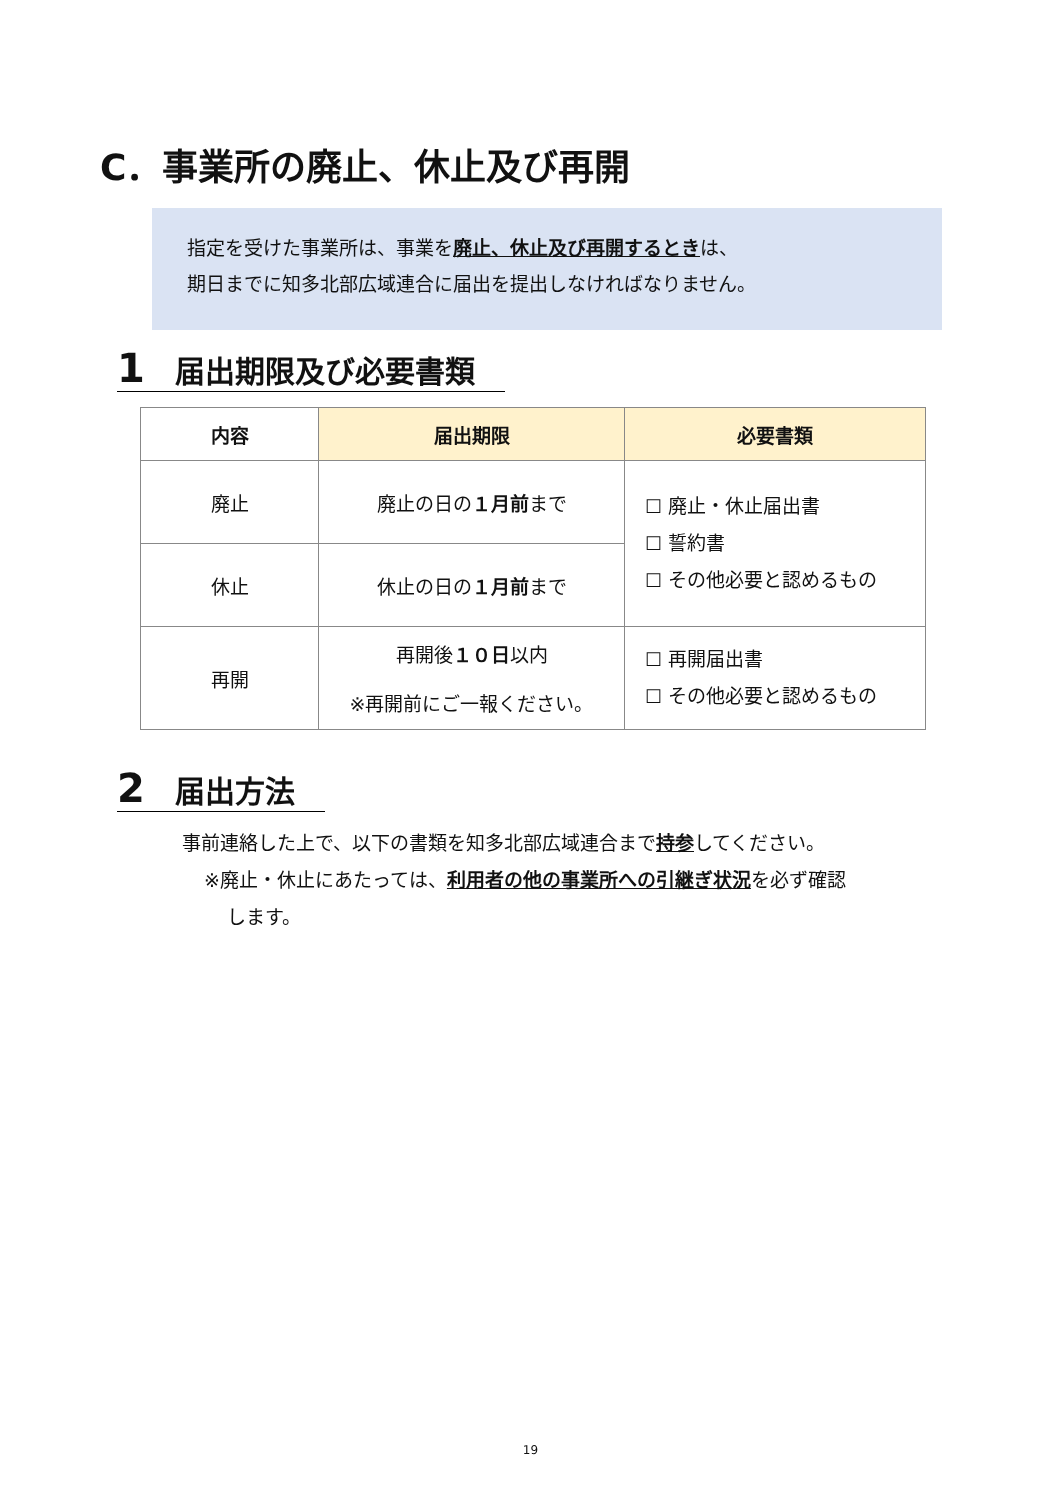C．事業所の廃止、休止及び再開
指定を受けた事業所は、事業を廃止、休止及び再開するときは、
期日までに知多北部広域連合に届出を提出しなければなりません。
1 届出期限及び必要書類
| 内容 | 届出期限 | 必要書類 |
| --- | --- | --- |
| 廃止 | 廃止の日の １月前 まで | ☐ 廃止・休止届出書 ☐ 誓約書 ☐ その他必要と認めるもの |
| 休止 | 休止の日の １月前 まで | |
| 再開 | 再開後 １０日 以内 ※再開前にご一報ください。 | ☐ 再開届出書 ☐ その他必要と認めるもの |
2 届出方法
事前連絡した上で、以下の書類を知多北部広域連合まで持参してください。
※廃止・休止にあたっては、利用者の他の事業所への引継ぎ状況を必ず確認
します。
19